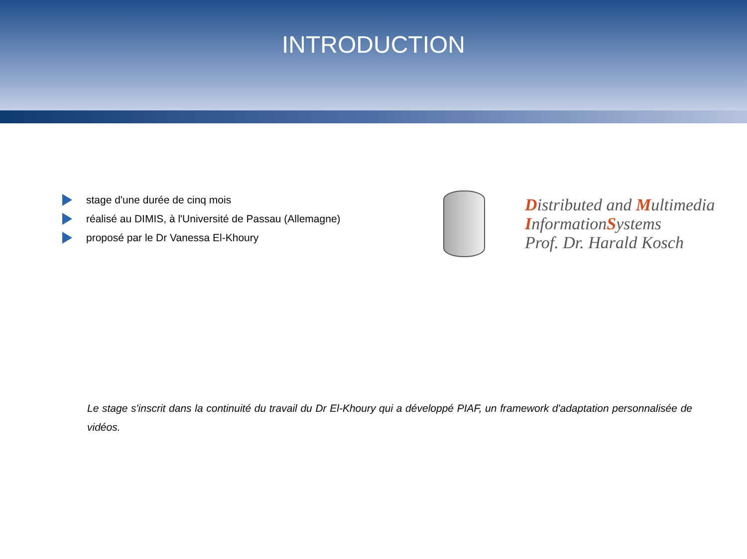INTRODUCTION
stage d'une durée de cinq mois
réalisé au DIMIS, à l'Université de Passau (Allemagne)
proposé par le Dr Vanessa El-Khoury
Distributed and Multimedia
InformationSystems
Prof. Dr. Harald Kosch
Le stage s'inscrit dans la continuité du travail du Dr El-Khoury qui a développé PIAF, un framework d'adaptation personnalisée de vidéos.